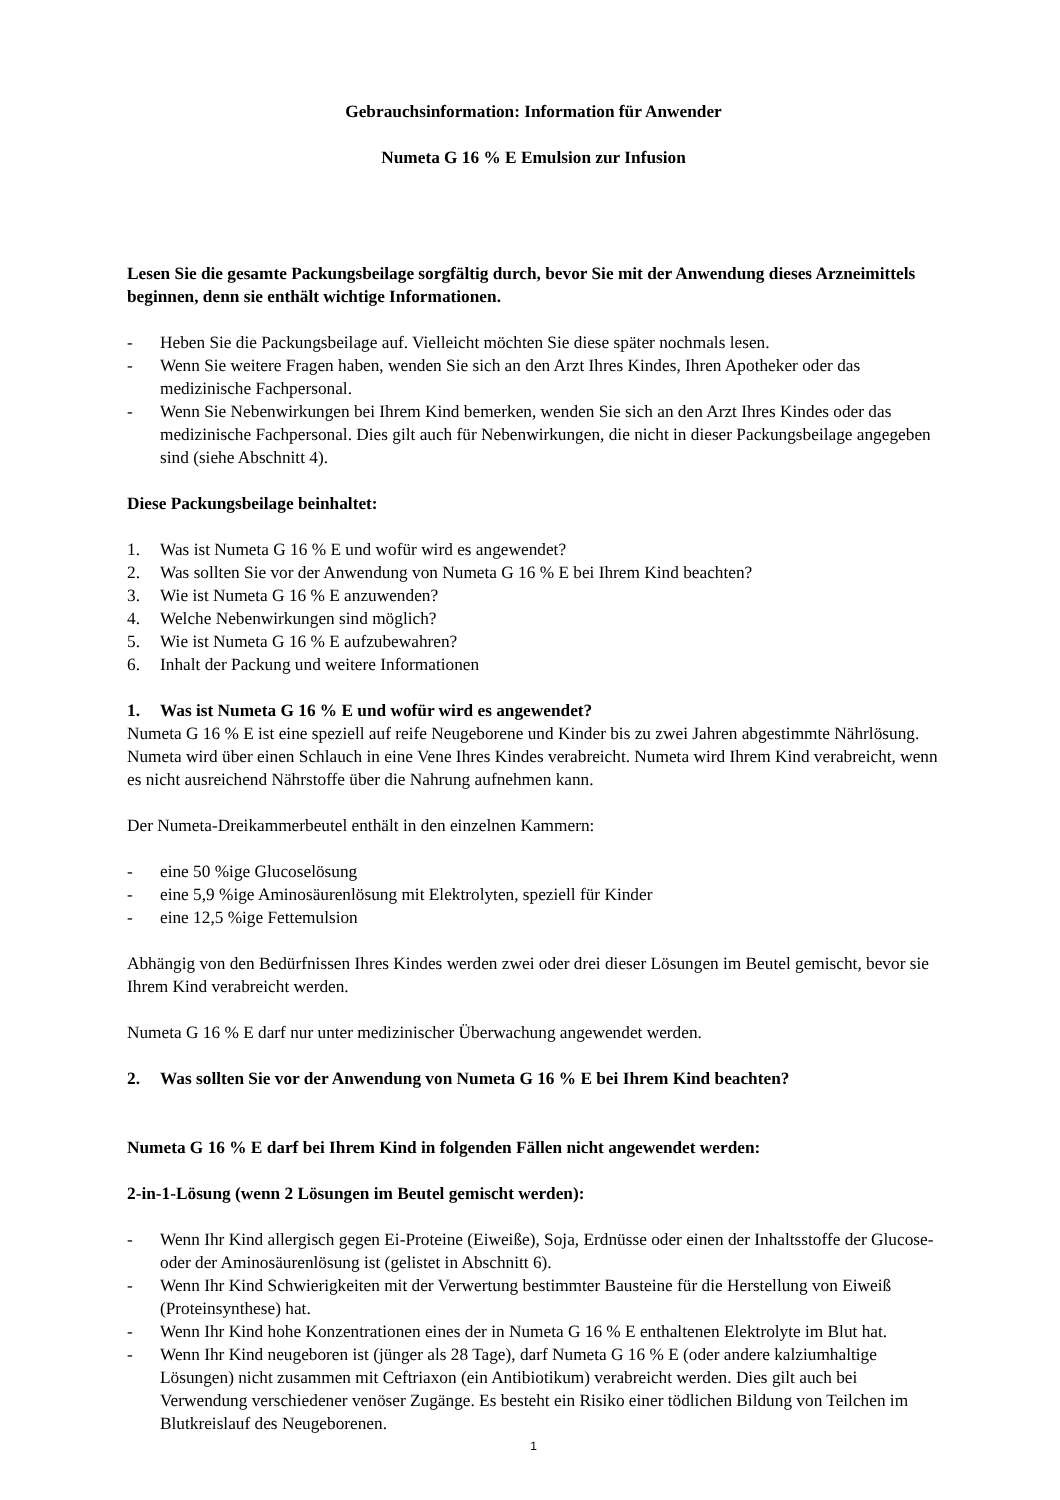Gebrauchsinformation: Information für Anwender
Numeta G 16 % E Emulsion zur Infusion
Lesen Sie die gesamte Packungsbeilage sorgfältig durch, bevor Sie mit der Anwendung dieses Arzneimittels beginnen, denn sie enthält wichtige Informationen.
- Heben Sie die Packungsbeilage auf. Vielleicht möchten Sie diese später nochmals lesen.
- Wenn Sie weitere Fragen haben, wenden Sie sich an den Arzt Ihres Kindes, Ihren Apotheker oder das medizinische Fachpersonal.
- Wenn Sie Nebenwirkungen bei Ihrem Kind bemerken, wenden Sie sich an den Arzt Ihres Kindes oder das medizinische Fachpersonal. Dies gilt auch für Nebenwirkungen, die nicht in dieser Packungsbeilage angegeben sind (siehe Abschnitt 4).
Diese Packungsbeilage beinhaltet:
1. Was ist Numeta G 16 % E und wofür wird es angewendet?
2. Was sollten Sie vor der Anwendung von Numeta G 16 % E bei Ihrem Kind beachten?
3. Wie ist Numeta G 16 % E anzuwenden?
4. Welche Nebenwirkungen sind möglich?
5. Wie ist Numeta G 16 % E aufzubewahren?
6. Inhalt der Packung und weitere Informationen
1. Was ist Numeta G 16 % E und wofür wird es angewendet?
Numeta G 16 % E ist eine speziell auf reife Neugeborene und Kinder bis zu zwei Jahren abgestimmte Nährlösung. Numeta wird über einen Schlauch in eine Vene Ihres Kindes verabreicht. Numeta wird Ihrem Kind verabreicht, wenn es nicht ausreichend Nährstoffe über die Nahrung aufnehmen kann.
Der Numeta-Dreikammerbeutel enthält in den einzelnen Kammern:
- eine 50 %ige Glucoselösung
- eine 5,9 %ige Aminosäurenlösung mit Elektrolyten, speziell für Kinder
- eine 12,5 %ige Fettemulsion
Abhängig von den Bedürfnissen Ihres Kindes werden zwei oder drei dieser Lösungen im Beutel gemischt, bevor sie Ihrem Kind verabreicht werden.
Numeta G 16 % E darf nur unter medizinischer Überwachung angewendet werden.
2. Was sollten Sie vor der Anwendung von Numeta G 16 % E bei Ihrem Kind beachten?
Numeta G 16 % E darf bei Ihrem Kind in folgenden Fällen nicht angewendet werden:
2-in-1-Lösung (wenn 2 Lösungen im Beutel gemischt werden):
- Wenn Ihr Kind allergisch gegen Ei-Proteine (Eiweiße), Soja, Erdnüsse oder einen der Inhaltsstoffe der Glucose- oder der Aminosäurenlösung ist (gelistet in Abschnitt 6).
- Wenn Ihr Kind Schwierigkeiten mit der Verwertung bestimmter Bausteine für die Herstellung von Eiweiß (Proteinsynthese) hat.
- Wenn Ihr Kind hohe Konzentrationen eines der in Numeta G 16 % E enthaltenen Elektrolyte im Blut hat.
- Wenn Ihr Kind neugeboren ist (jünger als 28 Tage), darf Numeta G 16 % E (oder andere kalziumhaltige Lösungen) nicht zusammen mit Ceftriaxon (ein Antibiotikum) verabreicht werden. Dies gilt auch bei Verwendung verschiedener venöser Zugänge. Es besteht ein Risiko einer tödlichen Bildung von Teilchen im Blutkreislauf des Neugeborenen.
1